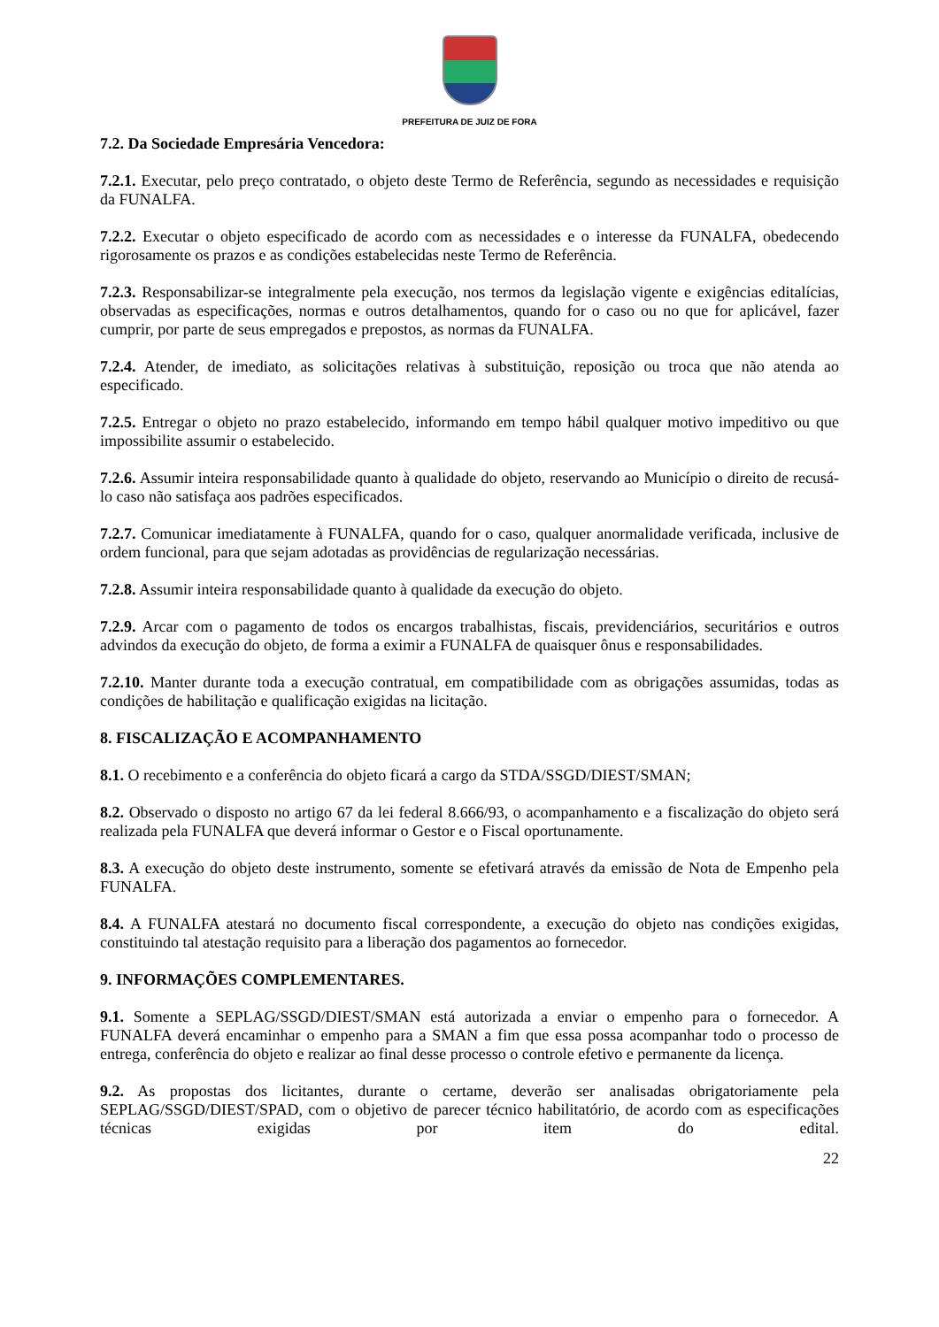PREFEITURA DE JUIZ DE FORA
7.2. Da Sociedade Empresária Vencedora:
7.2.1. Executar, pelo preço contratado, o objeto deste Termo de Referência, segundo as necessidades e requisição da FUNALFA.
7.2.2. Executar o objeto especificado de acordo com as necessidades e o interesse da FUNALFA, obedecendo rigorosamente os prazos e as condições estabelecidas neste Termo de Referência.
7.2.3. Responsabilizar-se integralmente pela execução, nos termos da legislação vigente e exigências editalícias, observadas as especificações, normas e outros detalhamentos, quando for o caso ou no que for aplicável, fazer cumprir, por parte de seus empregados e prepostos, as normas da FUNALFA.
7.2.4. Atender, de imediato, as solicitações relativas à substituição, reposição ou troca que não atenda ao especificado.
7.2.5. Entregar o objeto no prazo estabelecido, informando em tempo hábil qualquer motivo impeditivo ou que impossibilite assumir o estabelecido.
7.2.6. Assumir inteira responsabilidade quanto à qualidade do objeto, reservando ao Município o direito de recusá-lo caso não satisfaça aos padrões especificados.
7.2.7. Comunicar imediatamente à FUNALFA, quando for o caso, qualquer anormalidade verificada, inclusive de ordem funcional, para que sejam adotadas as providências de regularização necessárias.
7.2.8. Assumir inteira responsabilidade quanto à qualidade da execução do objeto.
7.2.9. Arcar com o pagamento de todos os encargos trabalhistas, fiscais, previdenciários, securitários e outros advindos da execução do objeto, de forma a eximir a FUNALFA de quaisquer ônus e responsabilidades.
7.2.10. Manter durante toda a execução contratual, em compatibilidade com as obrigações assumidas, todas as condições de habilitação e qualificação exigidas na licitação.
8. FISCALIZAÇÃO E ACOMPANHAMENTO
8.1. O recebimento e a conferência do objeto ficará a cargo da STDA/SSGD/DIEST/SMAN;
8.2. Observado o disposto no artigo 67 da lei federal 8.666/93, o acompanhamento e a fiscalização do objeto será realizada pela FUNALFA que deverá informar o Gestor e o Fiscal oportunamente.
8.3. A execução do objeto deste instrumento, somente se efetivará através da emissão de Nota de Empenho pela FUNALFA.
8.4. A FUNALFA atestará no documento fiscal correspondente, a execução do objeto nas condições exigidas, constituindo tal atestação requisito para a liberação dos pagamentos ao fornecedor.
9. INFORMAÇÕES COMPLEMENTARES.
9.1. Somente a SEPLAG/SSGD/DIEST/SMAN está autorizada a enviar o empenho para o fornecedor. A FUNALFA deverá encaminhar o empenho para a SMAN a fim que essa possa acompanhar todo o processo de entrega, conferência do objeto e realizar ao final desse processo o controle efetivo e permanente da licença.
9.2. As propostas dos licitantes, durante o certame, deverão ser analisadas obrigatoriamente pela SEPLAG/SSGD/DIEST/SPAD, com o objetivo de parecer técnico habilitatório, de acordo com as especificações técnicas exigidas por item do edital.
22